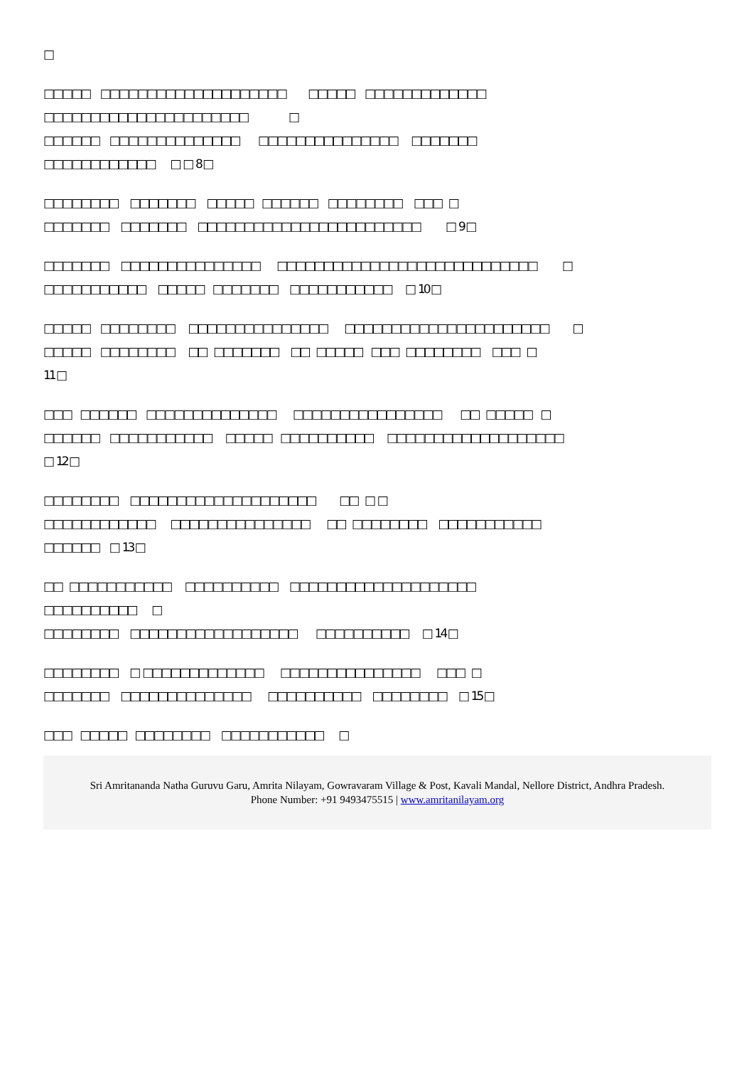□
□□□□□ □□□□□□□□□□□□□□□□□□□□ □□□□□ □□□□□□□□□□□□□
□□□□□□□□□□□□□□□□□□□□□□ □
□□□□□□ □□□□□□□□□□□□□□ □□□□□□□□□□□□□□□ □□□□□□□
□□□□□□□□□□□□ □ □ 8 □
□□□□□□□□ □□□□□□□ □□□□□ □□□□□□ □□□□□□□□ □□□ □
□□□□□□□ □□□□□□□ □□□□□□□□□□□□□□□□□□□□□□□□ □ 9 □
□□□□□□□ □□□□□□□□□□□□□□□ □□□□□□□□□□□□□□□□□□□□□□□□□□□□ □
□□□□□□□□□□□ □□□□□ □□□□□□□ □□□□□□□□□□□ □ 10 □
□□□□□ □□□□□□□□ □□□□□□□□□□□□□□□ □□□□□□□□□□□□□□□□□□□□□□ □
□□□□□ □□□□□□□□ □□ □□□□□□□ □□ □□□□□ □□□ □□□□□□□□ □□□ □
11 □
□□□ □□□□□□ □□□□□□□□□□□□□□ □□□□□□□□□□□□□□□□ □□ □□□□□ □
□□□□□□ □□□□□□□□□□□ □□□□□ □□□□□□□□□□ □□□□□□□□□□□□□□□□□□□
□ 12 □
□□□□□□□□ □□□□□□□□□□□□□□□□□□□□ □□ □ □
□□□□□□□□□□□□ □□□□□□□□□□□□□□□ □□ □□□□□□□□ □□□□□□□□□□□
□□□□□□ □ 13 □
□□ □□□□□□□□□□□ □□□□□□□□□□ □□□□□□□□□□□□□□□□□□□□
□□□□□□□□□□ □
□□□□□□□□ □□□□□□□□□□□□□□□□□□ □□□□□□□□□□ □ 14 □
□□□□□□□□ □ □□□□□□□□□□□□□ □□□□□□□□□□□□□□□ □□□ □
□□□□□□□ □□□□□□□□□□□□□□ □□□□□□□□□□ □□□□□□□□ □ 15 □
□□□ □□□□□ □□□□□□□□ □□□□□□□□□□□ □
Sri Amritananda Natha Guruvu Garu, Amrita Nilayam, Gowravaram Village & Post, Kavali Mandal, Nellore District, Andhra Pradesh.
Phone Number: +91 9493475515 | www.amritanilayam.org